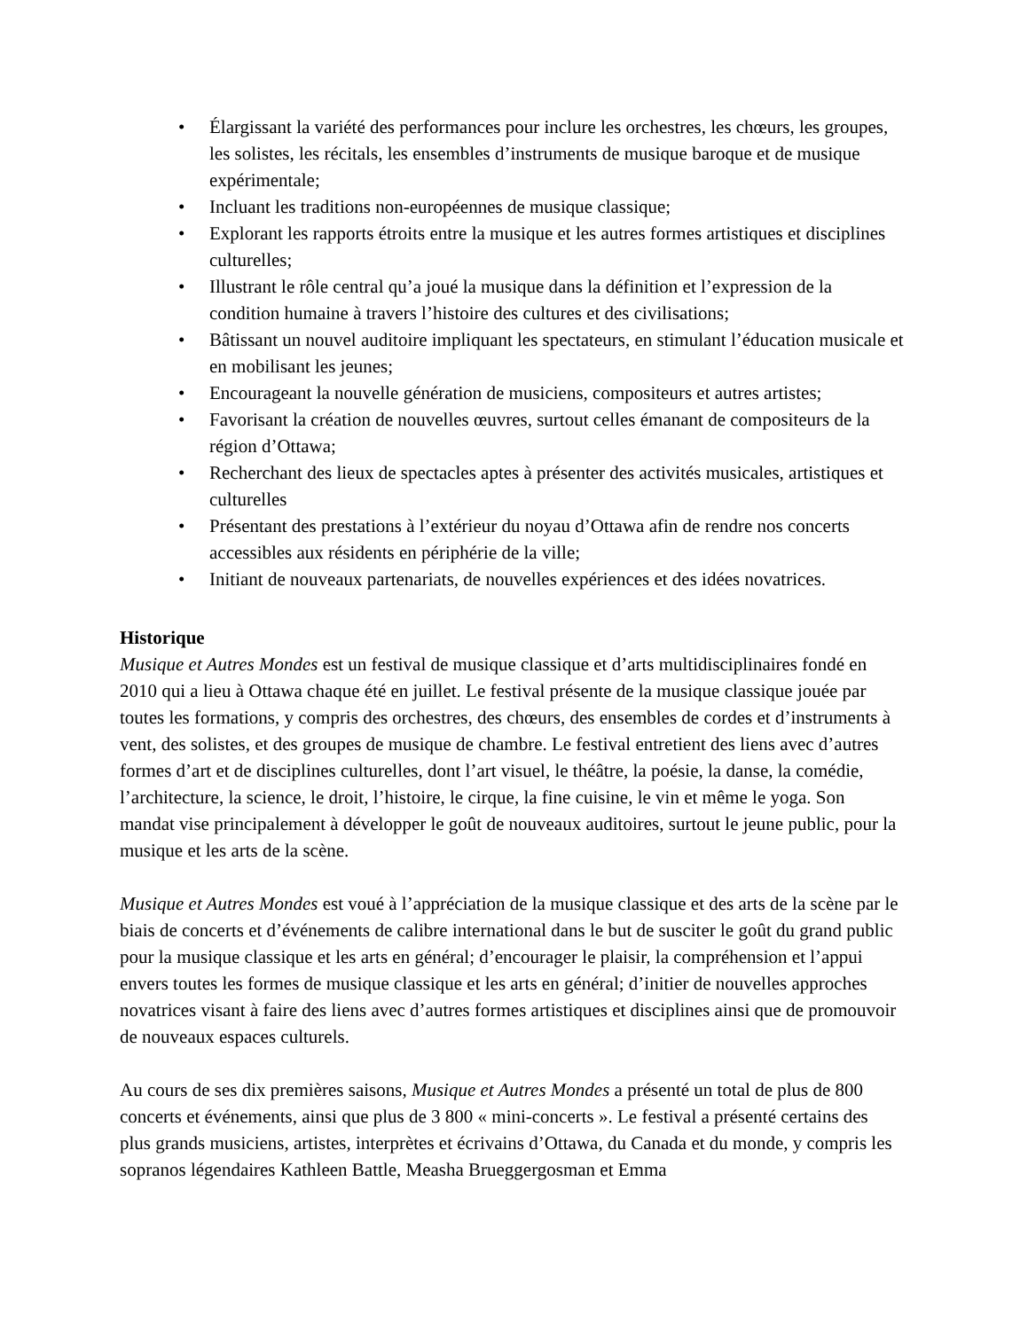• Élargissant la variété des performances pour inclure les orchestres, les chœurs, les groupes, les solistes, les récitals, les ensembles d’instruments de musique baroque et de musique expérimentale;
• Incluant les traditions non-européennes de musique classique;
• Explorant les rapports étroits entre la musique et les autres formes artistiques et disciplines culturelles;
• Illustrant le rôle central qu’a joué la musique dans la définition et l’expression de la condition humaine à travers l’histoire des cultures et des civilisations;
• Bâtissant un nouvel auditoire impliquant les spectateurs, en stimulant l’éducation musicale et en mobilisant les jeunes;
• Encourageant la nouvelle génération de musiciens, compositeurs et autres artistes;
• Favorisant la création de nouvelles œuvres, surtout celles émanant de compositeurs de la région d’Ottawa;
• Recherchant des lieux de spectacles aptes à présenter des activités musicales, artistiques et culturelles
• Présentant des prestations à l’extérieur du noyau d’Ottawa afin de rendre nos concerts accessibles aux résidents en périphérie de la ville;
• Initiant de nouveaux partenariats, de nouvelles expériences et des idées novatrices.
Historique
Musique et Autres Mondes est un festival de musique classique et d’arts multidisciplinaires fondé en 2010 qui a lieu à Ottawa chaque été en juillet. Le festival présente de la musique classique jouée par toutes les formations, y compris des orchestres, des chœurs, des ensembles de cordes et d’instruments à vent, des solistes, et des groupes de musique de chambre. Le festival entretient des liens avec d’autres formes d’art et de disciplines culturelles, dont l’art visuel, le théâtre, la poésie, la danse, la comédie, l’architecture, la science, le droit, l’histoire, le cirque, la fine cuisine, le vin et même le yoga. Son mandat vise principalement à développer le goût de nouveaux auditoires, surtout le jeune public, pour la musique et les arts de la scène.
Musique et Autres Mondes est voué à l’appréciation de la musique classique et des arts de la scène par le biais de concerts et d’événements de calibre international dans le but de susciter le goût du grand public pour la musique classique et les arts en général; d’encourager le plaisir, la compréhension et l’appui envers toutes les formes de musique classique et les arts en général; d’initier de nouvelles approches novatrices visant à faire des liens avec d’autres formes artistiques et disciplines ainsi que de promouvoir de nouveaux espaces culturels.
Au cours de ses dix premières saisons, Musique et Autres Mondes a présenté un total de plus de 800 concerts et événements, ainsi que plus de 3 800 « mini-concerts ». Le festival a présenté certains des plus grands musiciens, artistes, interprètes et écrivains d’Ottawa, du Canada et du monde, y compris les sopranos légendaires Kathleen Battle, Measha Brueggergosman et Emma